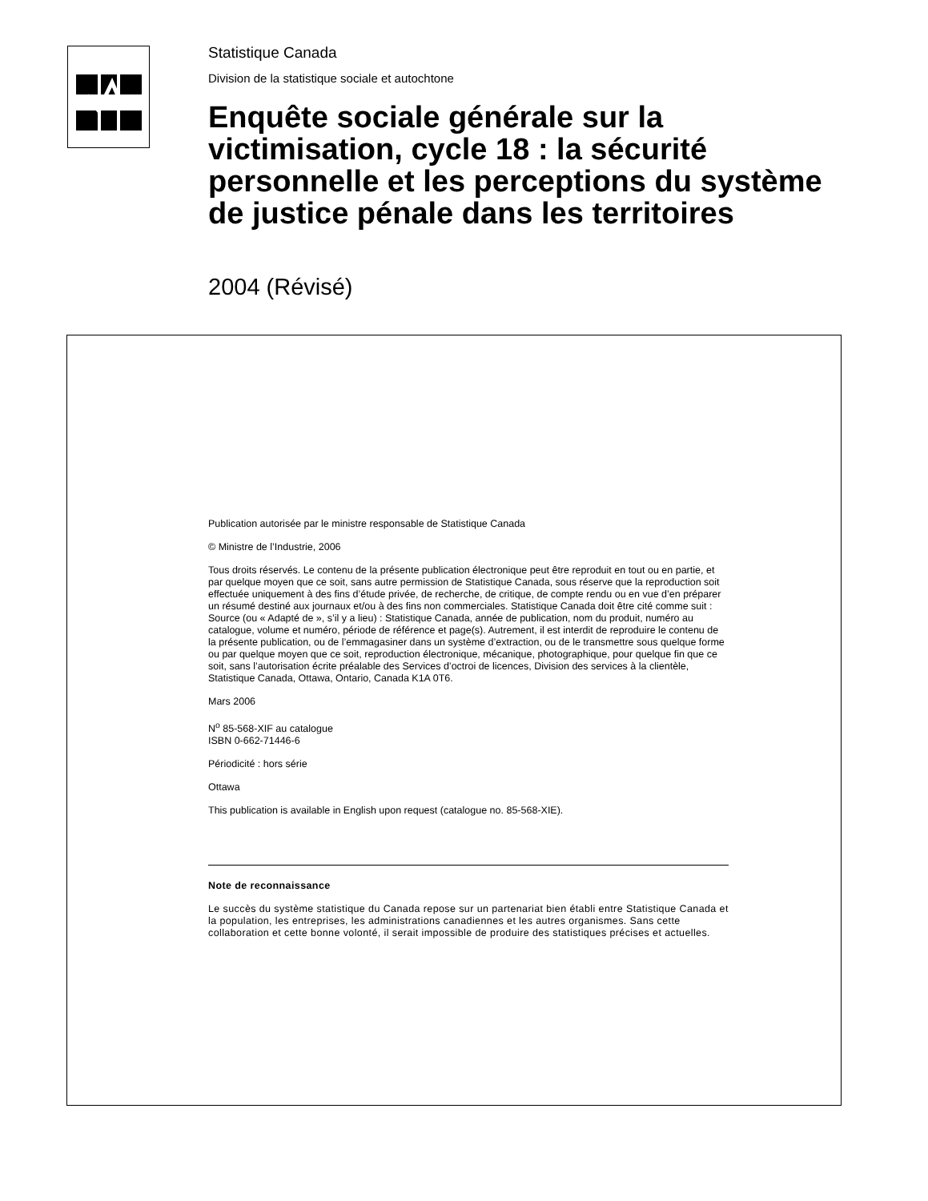Statistique Canada
Division de la statistique sociale et autochtone
Enquête sociale générale sur la victimisation, cycle 18 : la sécurité personnelle et les perceptions du système de justice pénale dans les territoires
2004 (Révisé)
Publication autorisée par le ministre responsable de Statistique Canada
© Ministre de l’Industrie, 2006
Tous droits réservés. Le contenu de la présente publication électronique peut être reproduit en tout ou en partie, et par quelque moyen que ce soit, sans autre permission de Statistique Canada, sous réserve que la reproduction soit effectuée uniquement à des fins d’étude privée, de recherche, de critique, de compte rendu ou en vue d’en préparer un résumé destiné aux journaux et/ou à des fins non commerciales. Statistique Canada doit être cité comme suit : Source (ou « Adapté de », s’il y a lieu) : Statistique Canada, année de publication, nom du produit, numéro au catalogue, volume et numéro, période de référence et page(s). Autrement, il est interdit de reproduire le contenu de la présente publication, ou de l’emmagasiner dans un système d’extraction, ou de le transmettre sous quelque forme ou par quelque moyen que ce soit, reproduction électronique, mécanique, photographique, pour quelque fin que ce soit, sans l’autorisation écrite préalable des Services d’octroi de licences, Division des services à la clientèle, Statistique Canada, Ottawa, Ontario, Canada K1A 0T6.
Mars 2006
N<sup>o</sup> 85-568-XIF au catalogue
ISBN 0-662-71446-6
Périodicité : hors série
Ottawa
This publication is available in English upon request (catalogue no. 85-568-XIE).
Note de reconnaissance
Le succès du système statistique du Canada repose sur un partenariat bien établi entre Statistique Canada et la population, les entreprises, les administrations canadiennes et les autres organismes. Sans cette collaboration et cette bonne volonté, il serait impossible de produire des statistiques précises et actuelles.